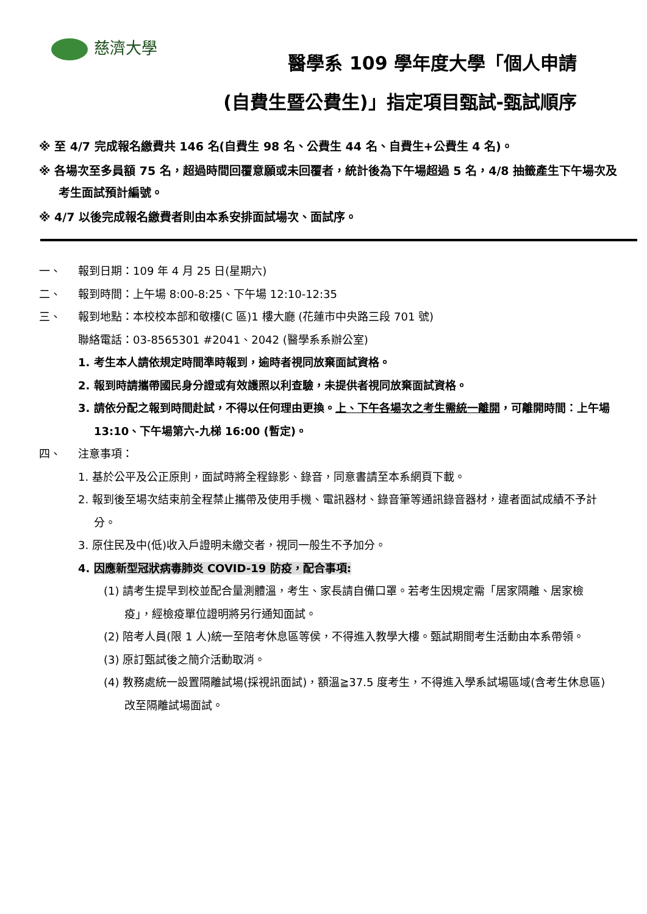慈濟大學
醫學系 109 學年度大學「個人申請
(自費生暨公費生)」指定項目甄試-甄試順序
※ 至 4/7 完成報名繳費共 146 名(自費生 98 名、公費生 44 名、自費生+公費生 4 名)。
※ 各場次至多員額 75 名，超過時間回覆意願或未回覆者，統計後為下午場超過 5 名，4/8 抽籤產生下午場次及考生面試預計編號。
※ 4/7 以後完成報名繳費者則由本系安排面試場次、面試序。
一、 報到日期：109 年 4 月 25 日(星期六)
二、 報到時間：上午場 8:00-8:25、下午場 12:10-12:35
三、 報到地點：本校校本部和敬樓(C 區)1 樓大廳 (花蓮市中央路三段 701 號)
聯絡電話：03-8565301 #2041、2042 (醫學系系辦公室)
1. 考生本人請依規定時間準時報到，逾時者視同放棄面試資格。
2. 報到時請攜帶國民身分證或有效護照以利查驗，未提供者視同放棄面試資格。
3. 請依分配之報到時間赴試，不得以任何理由更換。上、下午各場次之考生需統一離開，可離開時間：上午場 13:10、下午場第六-九梯 16:00 (暫定)。
四、 注意事項：
1. 基於公平及公正原則，面試時將全程錄影、錄音，同意書請至本系網頁下載。
2. 報到後至場次結束前全程禁止攜帶及使用手機、電訊器材、錄音筆等通訊錄音器材，違者面試成績不予計分。
3. 原住民及中(低)收入戶證明未繳交者，視同一般生不予加分。
4. 因應新型冠狀病毒肺炎 COVID-19 防疫，配合事項:
(1) 請考生提早到校並配合量測體溫，考生、家長請自備口罩。若考生因規定需「居家隔離、居家檢疫」，經檢疫單位證明將另行通知面試。
(2) 陪考人員(限 1 人)統一至陪考休息區等侯，不得進入教學大樓。甄試期間考生活動由本系帶領。
(3) 原訂甄試後之簡介活動取消。
(4) 教務處統一設置隔離試場(採視訊面試)，額溫≧37.5 度考生，不得進入學系試場區域(含考生休息區)改至隔離試場面試。